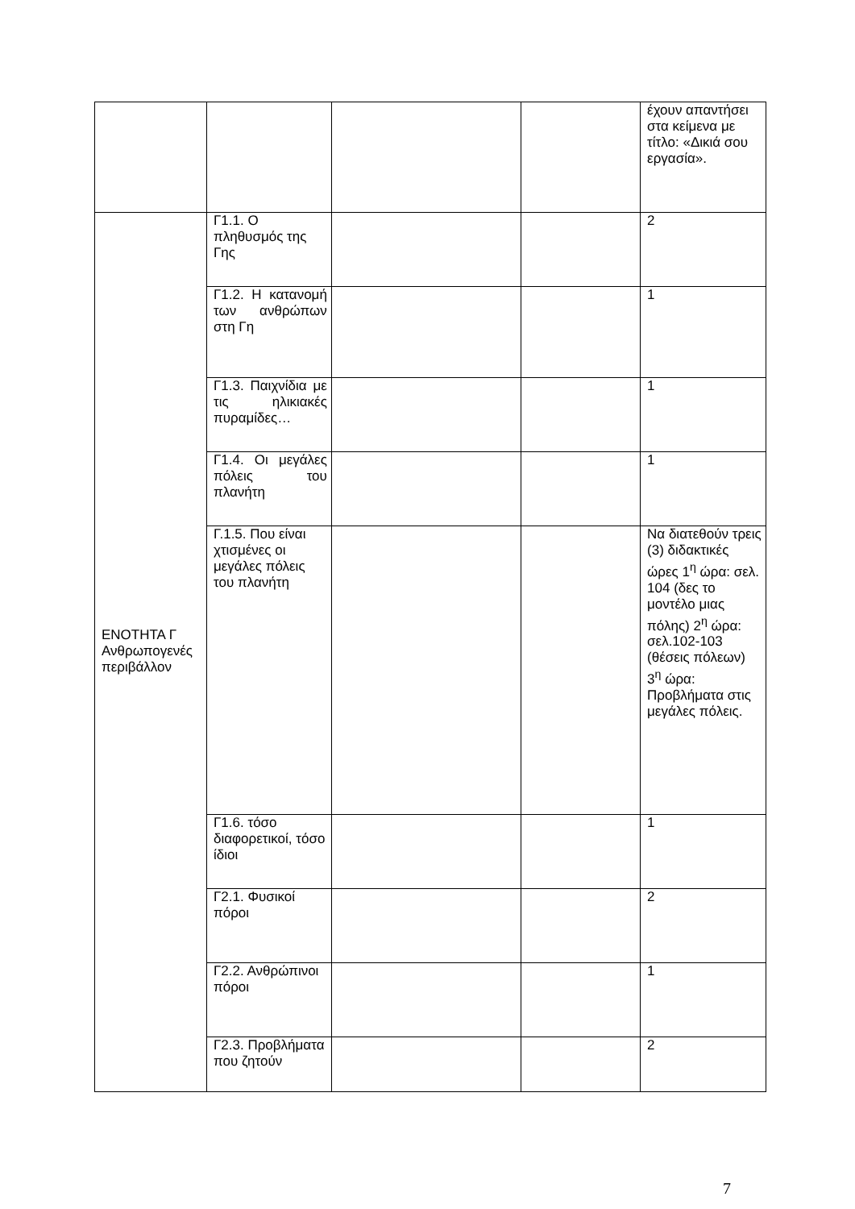| | | | | έχουν απαντήσει στα κείμενα με τίτλο: «Δικιά σου εργασία». |
| ΕΝΟΤΗΤΑ Γ Ανθρωπογενές περιβάλλον | Γ1.1. Ο πληθυσμός της Γης | | | 2 |
| | Γ1.2. Η κατανομή των ανθρώπων στη Γη | | | 1 |
| | Γ1.3. Παιχνίδια με τις ηλικιακές πυραμίδες… | | | 1 |
| | Γ1.4. Οι μεγάλες πόλεις του πλανήτη | | | 1 |
| | Γ.1.5. Που είναι χτισμένες οι μεγάλες πόλεις του πλανήτη | | | Να διατεθούν τρεις (3) διδακτικές ώρες 1<sup>η</sup> ώρα: σελ. 104 (δες το μοντέλο μιας πόλης) 2<sup>η</sup> ώρα: σελ.102-103 (θέσεις πόλεων) 3<sup>η</sup> ώρα: Προβλήματα στις μεγάλες πόλεις. |
| | Γ1.6. τόσο διαφορετικοί, τόσο ίδιοι | | | 1 |
| | Γ2.1. Φυσικοί πόροι | | | 2 |
| | Γ2.2. Ανθρώπινοι πόροι | | | 1 |
| | Γ2.3. Προβλήματα που ζητούν | | | 2 |
7